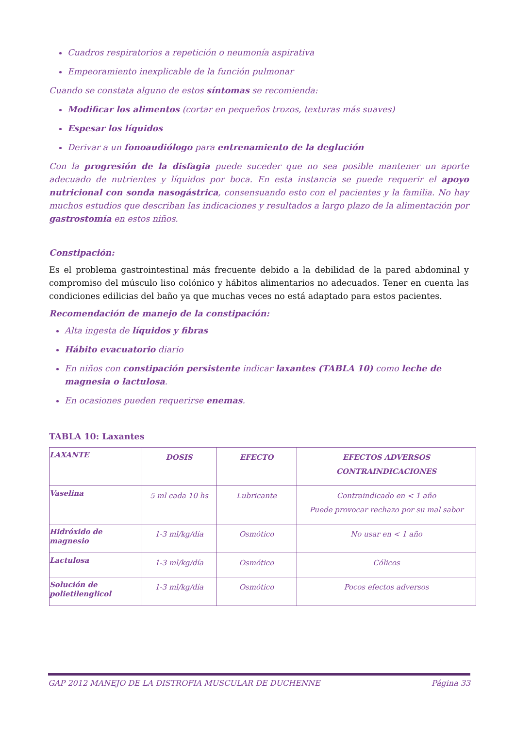Cuadros respiratorios a repetición o neumonía aspirativa
Empeoramiento inexplicable de la función pulmonar
Cuando se constata alguno de estos síntomas se recomienda:
Modificar los alimentos (cortar en pequeños trozos, texturas más suaves)
Espesar los líquidos
Derivar a un fonoaudiólogo para entrenamiento de la deglución
Con la progresión de la disfagia puede suceder que no sea posible mantener un aporte adecuado de nutrientes y líquidos por boca. En esta instancia se puede requerir el apoyo nutricional con sonda nasogástrica, consensuando esto con el pacientes y la familia. No hay muchos estudios que describan las indicaciones y resultados a largo plazo de la alimentación por gastrostomía en estos niños.
Constipación:
Es el problema gastrointestinal más frecuente debido a la debilidad de la pared abdominal y compromiso del músculo liso colónico y hábitos alimentarios no adecuados. Tener en cuenta las condiciones edilicias del baño ya que muchas veces no está adaptado para estos pacientes.
Recomendación de manejo de la constipación:
Alta ingesta de líquidos y fibras
Hábito evacuatorio diario
En niños con constipación persistente indicar laxantes (TABLA 10) como leche de magnesia o lactulosa.
En ocasiones pueden requerirse enemas.
TABLA 10: Laxantes
| LAXANTE | DOSIS | EFECTO | EFECTOS ADVERSOS CONTRAINDICACIONES |
| --- | --- | --- | --- |
| Vaselina | 5 ml cada 10 hs | Lubricante | Contraindicado en < 1 año Puede provocar rechazo por su mal sabor |
| Hidróxido de magnesio | 1-3 ml/kg/día | Osmótico | No usar en < 1 año |
| Lactulosa | 1-3 ml/kg/día | Osmótico | Cólicos |
| Solución de polietilenglicol | 1-3 ml/kg/día | Osmótico | Pocos efectos adversos |
GAP 2012 MANEJO DE LA DISTROFIA MUSCULAR DE DUCHENNE Página 33